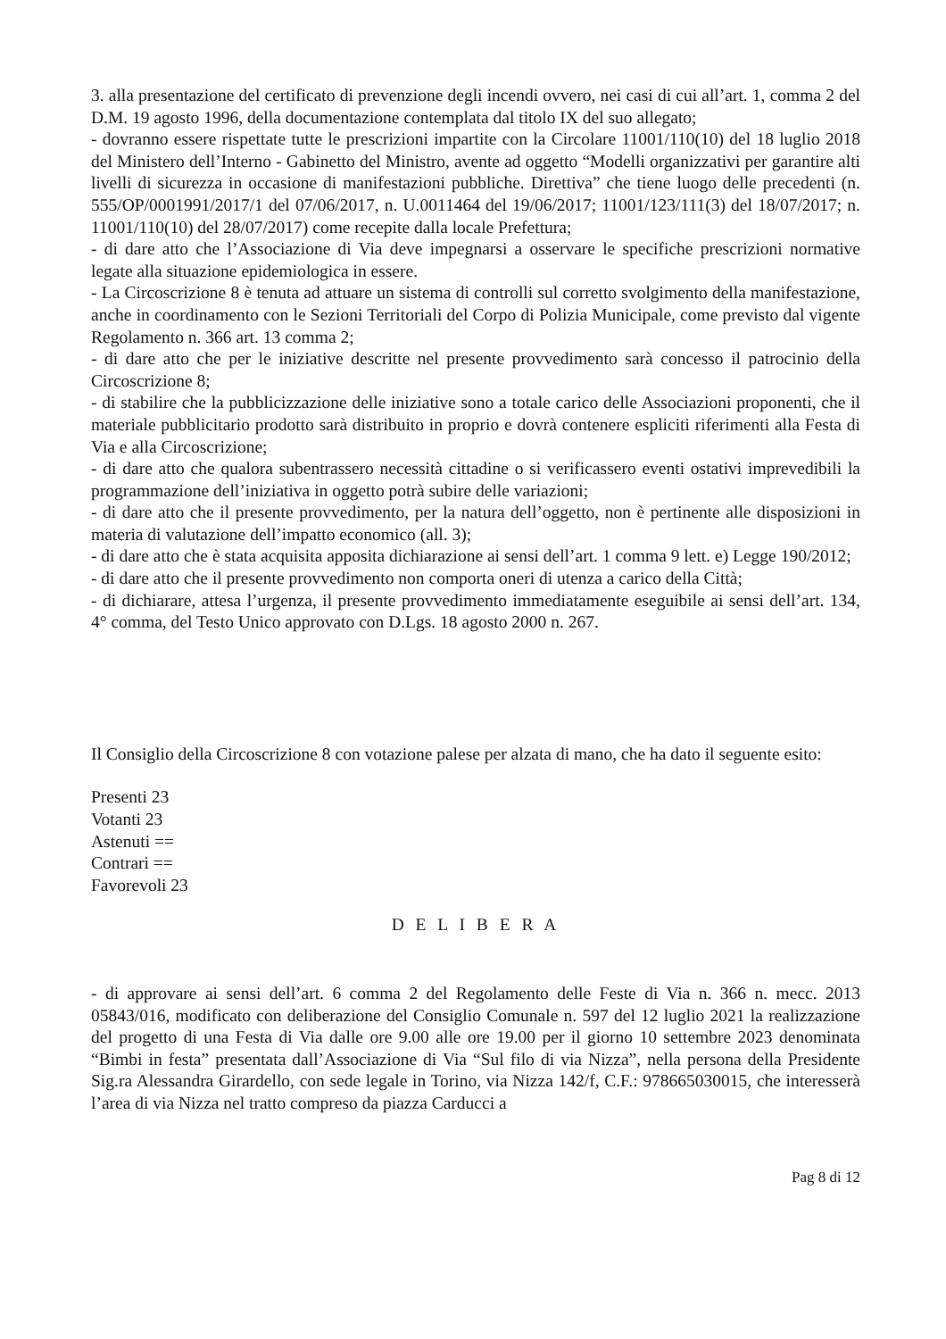3. alla presentazione del certificato di prevenzione degli incendi ovvero, nei casi di cui all’art. 1, comma 2 del D.M. 19 agosto 1996, della documentazione contemplata dal titolo IX del suo allegato;
- dovranno essere rispettate tutte le prescrizioni impartite con la Circolare 11001/110(10) del 18 luglio 2018 del Ministero dell’Interno - Gabinetto del Ministro, avente ad oggetto “Modelli organizzativi per garantire alti livelli di sicurezza in occasione di manifestazioni pubbliche. Direttiva” che tiene luogo delle precedenti (n. 555/OP/0001991/2017/1 del 07/06/2017, n. U.0011464 del 19/06/2017; 11001/123/111(3) del 18/07/2017; n. 11001/110(10) del 28/07/2017) come recepite dalla locale Prefettura;
- di dare atto che l’Associazione di Via deve impegnarsi a osservare le specifiche prescrizioni normative legate alla situazione epidemiologica in essere.
- La Circoscrizione 8 è tenuta ad attuare un sistema di controlli sul corretto svolgimento della manifestazione, anche in coordinamento con le Sezioni Territoriali del Corpo di Polizia Municipale, come previsto dal vigente Regolamento n. 366 art. 13 comma 2;
- di dare atto che per le iniziative descritte nel presente provvedimento sarà concesso il patrocinio della Circoscrizione 8;
- di stabilire che la pubblicizzazione delle iniziative sono a totale carico delle Associazioni proponenti, che il materiale pubblicitario prodotto sarà distribuito in proprio e dovrà contenere espliciti riferimenti alla Festa di Via e alla Circoscrizione;
- di dare atto che qualora subentrassero necessità cittadine o si verificassero eventi ostativi imprevedibili la programmazione dell’iniziativa in oggetto potrà subire delle variazioni;
- di dare atto che il presente provvedimento, per la natura dell’oggetto, non è pertinente alle disposizioni in materia di valutazione dell’impatto economico (all. 3);
- di dare atto che è stata acquisita apposita dichiarazione ai sensi dell’art. 1 comma 9 lett. e) Legge 190/2012;
- di dare atto che il presente provvedimento non comporta oneri di utenza a carico della Città;
- di dichiarare, attesa l’urgenza, il presente provvedimento immediatamente eseguibile ai sensi dell’art. 134, 4° comma, del Testo Unico approvato con D.Lgs. 18 agosto 2000 n. 267.
Il Consiglio della Circoscrizione 8 con votazione palese per alzata di mano, che ha dato il seguente esito:
Presenti 23
Votanti 23
Astenuti ==
Contrari ==
Favorevoli 23
D E L I B E R A
- di approvare ai sensi dell’art. 6 comma 2 del Regolamento delle Feste di Via n. 366 n. mecc. 2013 05843/016, modificato con deliberazione del Consiglio Comunale n. 597 del 12 luglio 2021 la realizzazione del progetto di una Festa di Via dalle ore 9.00 alle ore 19.00 per il giorno 10 settembre 2023 denominata “Bimbi in festa” presentata dall’Associazione di Via “Sul filo di via Nizza”, nella persona della Presidente Sig.ra Alessandra Girardello, con sede legale in Torino, via Nizza 142/f, C.F.: 978665030015, che interesserà l’area di via Nizza nel tratto compreso da piazza Carducci a
Pag 8 di 12